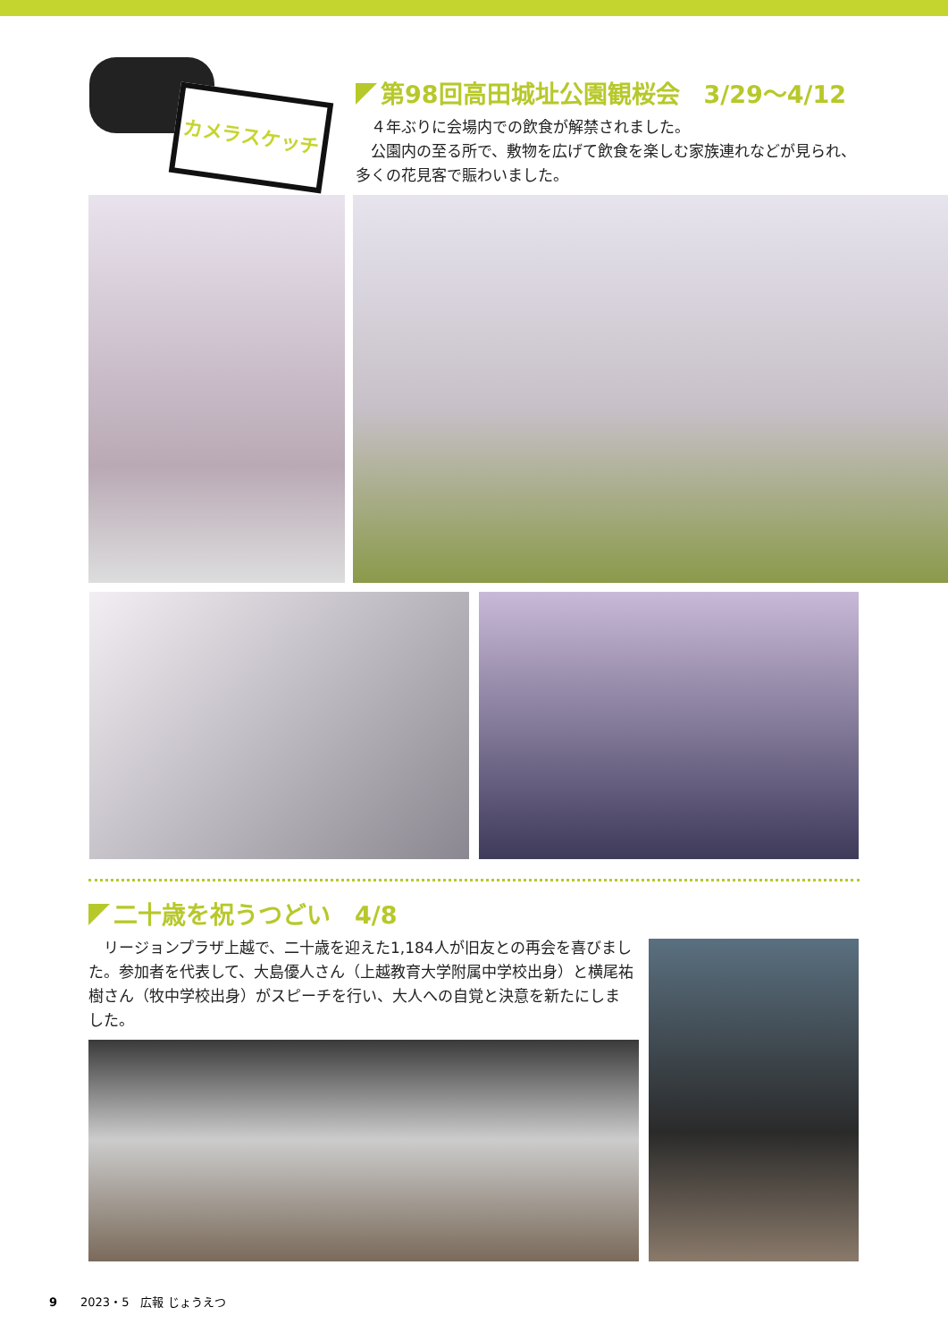カメラスケッチ
第98回高田城址公園観桜会　3/29～4/12
　４年ぶりに会場内での飲食が解禁されました。
　公園内の至る所で、敷物を広げて飲食を楽しむ家族連れなどが見られ、多くの花見客で賑わいました。
二十歳を祝うつどい　4/8
　リージョンプラザ上越で、二十歳を迎えた1,184人が旧友との再会を喜びました。参加者を代表して、大島優人さん（上越教育大学附属中学校出身）と横尾祐樹さん（牧中学校出身）がスピーチを行い、大人への自覚と決意を新たにしました。
9　　2023・5　広報 じょうえつ